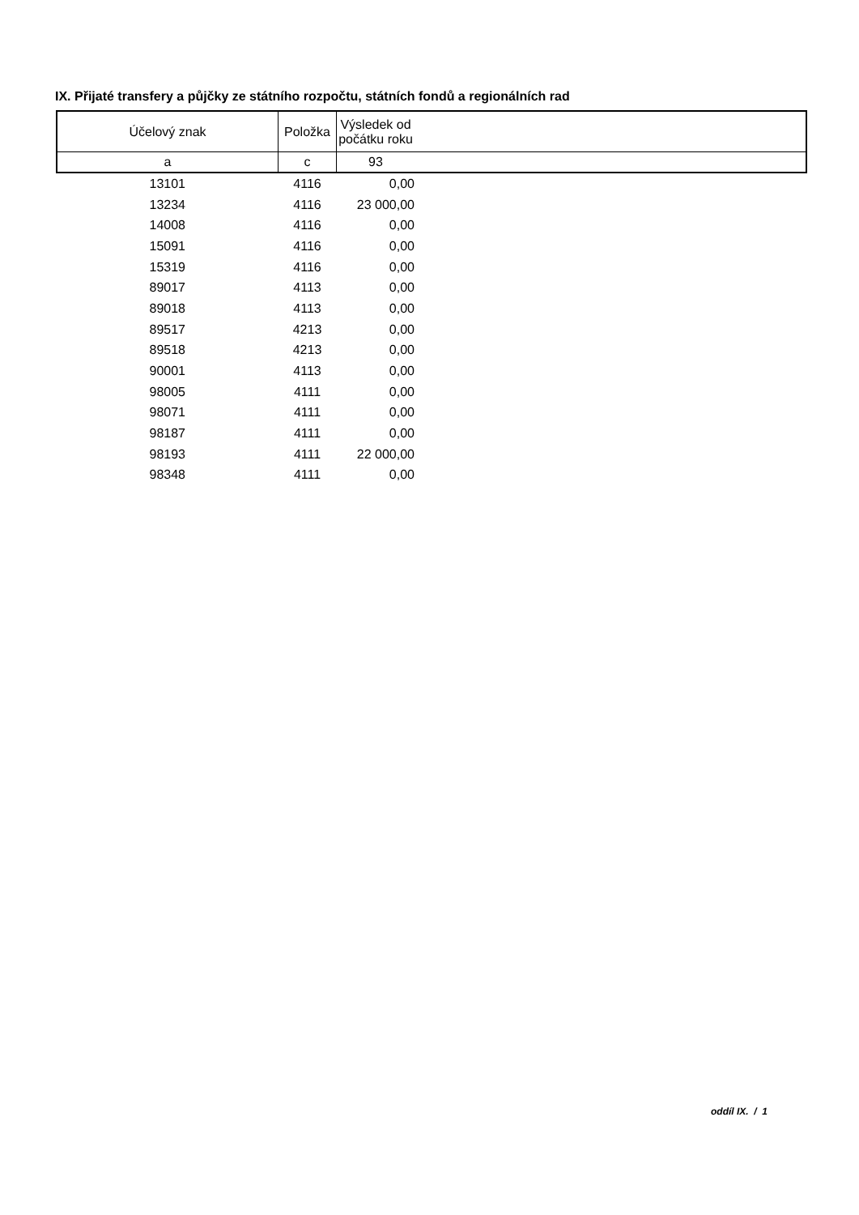IX. Přijaté transfery a půjčky ze státního rozpočtu, státních fondů a regionálních rad
| Účelový znak | Položka | Výsledek od počátku roku | |
| --- | --- | --- | --- |
| a | c | 93 | |
| 13101 | 4116 | 0,00 | |
| 13234 | 4116 | 23 000,00 | |
| 14008 | 4116 | 0,00 | |
| 15091 | 4116 | 0,00 | |
| 15319 | 4116 | 0,00 | |
| 89017 | 4113 | 0,00 | |
| 89018 | 4113 | 0,00 | |
| 89517 | 4213 | 0,00 | |
| 89518 | 4213 | 0,00 | |
| 90001 | 4113 | 0,00 | |
| 98005 | 4111 | 0,00 | |
| 98071 | 4111 | 0,00 | |
| 98187 | 4111 | 0,00 | |
| 98193 | 4111 | 22 000,00 | |
| 98348 | 4111 | 0,00 | |
oddíl IX. / 1